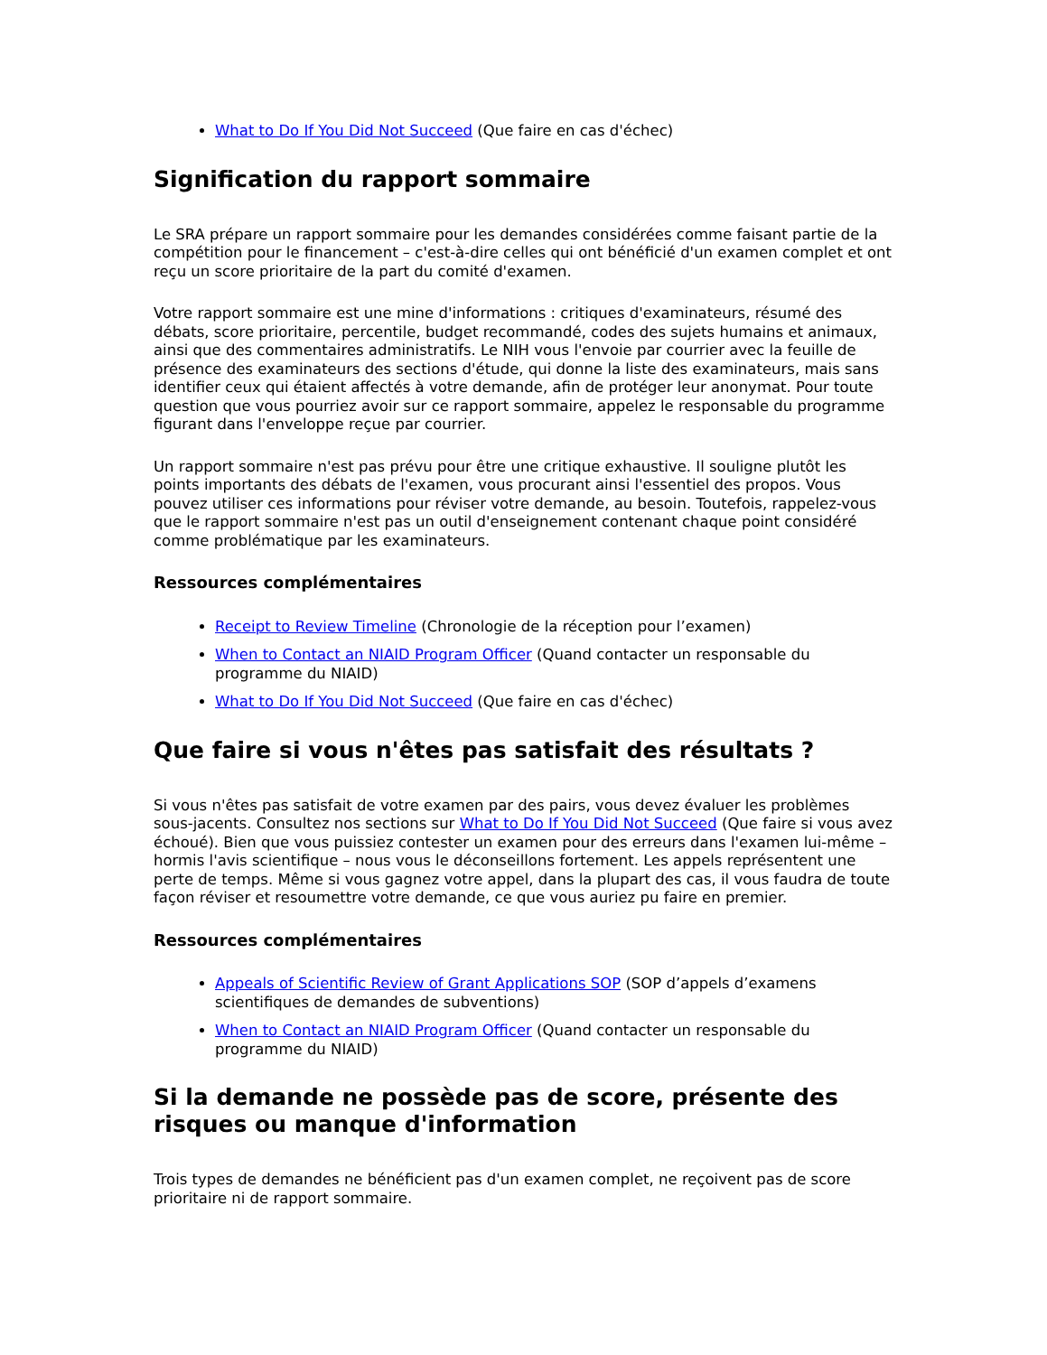What to Do If You Did Not Succeed (Que faire en cas d'échec)
Signification du rapport sommaire
Le SRA prépare un rapport sommaire pour les demandes considérées comme faisant partie de la compétition pour le financement – c'est-à-dire celles qui ont bénéficié d'un examen complet et ont reçu un score prioritaire de la part du comité d'examen.
Votre rapport sommaire est une mine d'informations : critiques d'examinateurs, résumé des débats, score prioritaire, percentile, budget recommandé, codes des sujets humains et animaux, ainsi que des commentaires administratifs. Le NIH vous l'envoie par courrier avec la feuille de présence des examinateurs des sections d'étude, qui donne la liste des examinateurs, mais sans identifier ceux qui étaient affectés à votre demande, afin de protéger leur anonymat. Pour toute question que vous pourriez avoir sur ce rapport sommaire, appelez le responsable du programme figurant dans l'enveloppe reçue par courrier.
Un rapport sommaire n'est pas prévu pour être une critique exhaustive. Il souligne plutôt les points importants des débats de l'examen, vous procurant ainsi l'essentiel des propos. Vous pouvez utiliser ces informations pour réviser votre demande, au besoin. Toutefois, rappelez-vous que le rapport sommaire n'est pas un outil d'enseignement contenant chaque point considéré comme problématique par les examinateurs.
Ressources complémentaires
Receipt to Review Timeline (Chronologie de la réception pour l’examen)
When to Contact an NIAID Program Officer (Quand contacter un responsable du programme du NIAID)
What to Do If You Did Not Succeed (Que faire en cas d'échec)
Que faire si vous n'êtes pas satisfait des résultats ?
Si vous n'êtes pas satisfait de votre examen par des pairs, vous devez évaluer les problèmes sous-jacents. Consultez nos sections sur What to Do If You Did Not Succeed (Que faire si vous avez échoué). Bien que vous puissiez contester un examen pour des erreurs dans l'examen lui-même – hormis l'avis scientifique – nous vous le déconseillons fortement. Les appels représentent une perte de temps. Même si vous gagnez votre appel, dans la plupart des cas, il vous faudra de toute façon réviser et resoumettre votre demande, ce que vous auriez pu faire en premier.
Ressources complémentaires
Appeals of Scientific Review of Grant Applications SOP (SOP d’appels d’examens scientifiques de demandes de subventions)
When to Contact an NIAID Program Officer (Quand contacter un responsable du programme du NIAID)
Si la demande ne possède pas de score, présente des risques ou manque d'information
Trois types de demandes ne bénéficient pas d'un examen complet, ne reçoivent pas de score prioritaire ni de rapport sommaire.